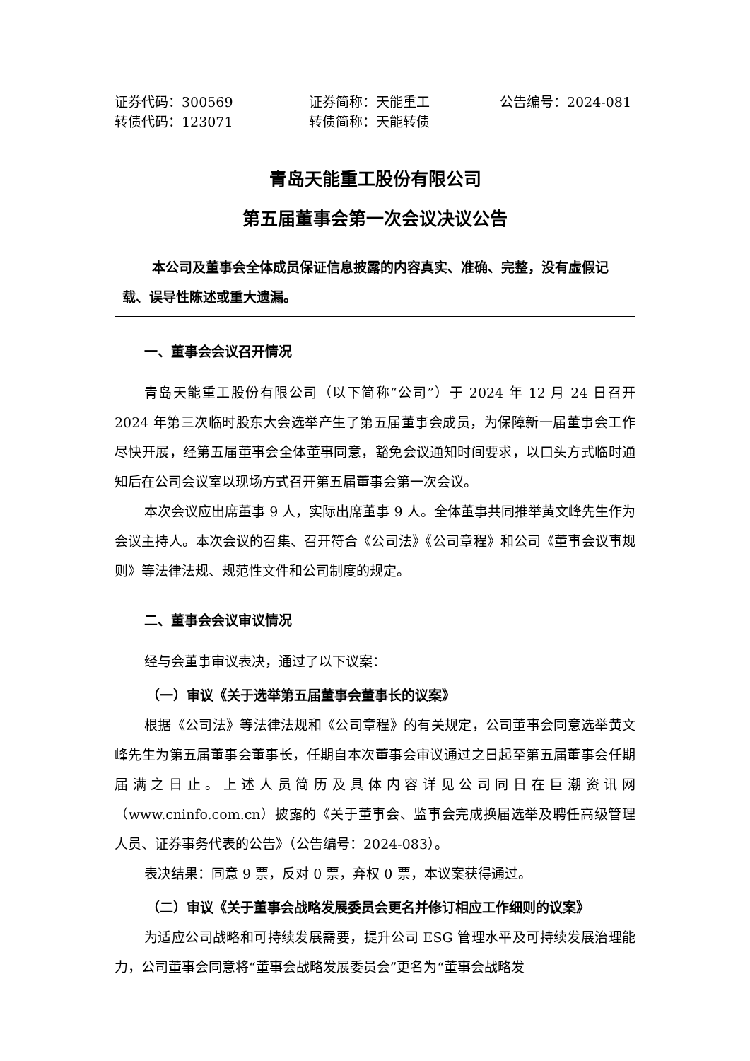证券代码：300569 证券简称：天能重工 公告编号：2024-081 转债代码：123071 转债简称：天能转债
青岛天能重工股份有限公司
第五届董事会第一次会议决议公告
本公司及董事会全体成员保证信息披露的内容真实、准确、完整，没有虚假记载、误导性陈述或重大遗漏。
一、董事会会议召开情况
青岛天能重工股份有限公司（以下简称“公司”）于 2024 年 12 月 24 日召开 2024 年第三次临时股东大会选举产生了第五届董事会成员，为保障新一届董事会工作尽快开展，经第五届董事会全体董事同意，豁免会议通知时间要求，以口头方式临时通知后在公司会议室以现场方式召开第五届董事会第一次会议。
本次会议应出席董事 9 人，实际出席董事 9 人。全体董事共同推举黄文峰先生作为会议主持人。本次会议的召集、召开符合《公司法》《公司章程》和公司《董事会议事规则》等法律法规、规范性文件和公司制度的规定。
二、董事会会议审议情况
经与会董事审议表决，通过了以下议案：
（一）审议《关于选举第五届董事会董事长的议案》
根据《公司法》等法律法规和《公司章程》的有关规定，公司董事会同意选举黄文峰先生为第五届董事会董事长，任期自本次董事会审议通过之日起至第五届董事会任期届满之日止。上述人员简历及具体内容详见公司同日在巨潮资讯网（www.cninfo.com.cn）披露的《关于董事会、监事会完成换届选举及聘任高级管理人员、证券事务代表的公告》（公告编号：2024-083）。
表决结果：同意 9 票，反对 0 票，弃权 0 票，本议案获得通过。
（二）审议《关于董事会战略发展委员会更名并修订相应工作细则的议案》
为适应公司战略和可持续发展需要，提升公司 ESG 管理水平及可持续发展治理能力，公司董事会同意将“董事会战略发展委员会”更名为“董事会战略发